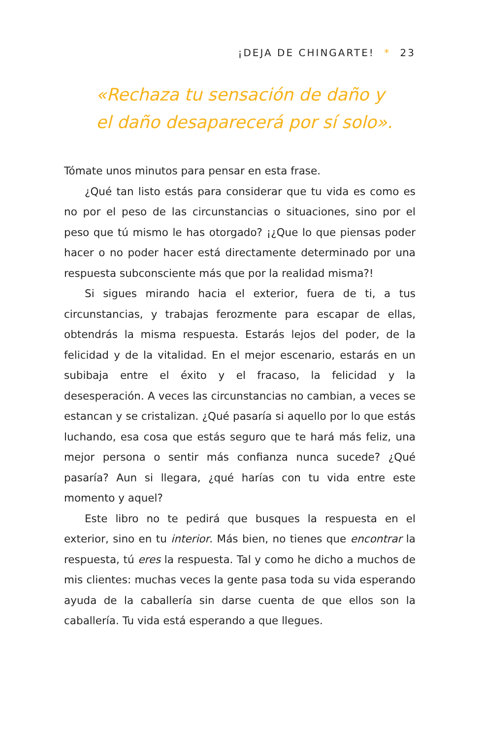¡DEJA DE CHINGARTE! * 23
«Rechaza tu sensación de daño y
el daño desaparecerá por sí solo».
Tómate unos minutos para pensar en esta frase.
¿Qué tan listo estás para considerar que tu vida es como es no por el peso de las circunstancias o situaciones, sino por el peso que tú mismo le has otorgado? ¡¿Que lo que piensas poder hacer o no poder hacer está directamente determinado por una respuesta subconsciente más que por la realidad misma?!
Si sigues mirando hacia el exterior, fuera de ti, a tus circunstancias, y trabajas ferozmente para escapar de ellas, obtendrás la misma respuesta. Estarás lejos del poder, de la felicidad y de la vitalidad. En el mejor escenario, estarás en un subibaja entre el éxito y el fracaso, la felicidad y la desesperación. A veces las circunstancias no cambian, a veces se estancan y se cristalizan. ¿Qué pasaría si aquello por lo que estás luchando, esa cosa que estás seguro que te hará más feliz, una mejor persona o sentir más confianza nunca sucede? ¿Qué pasaría? Aun si llegara, ¿qué harías con tu vida entre este momento y aquel?
Este libro no te pedirá que busques la respuesta en el exterior, sino en tu interior. Más bien, no tienes que encontrar la respuesta, tú eres la respuesta. Tal y como he dicho a muchos de mis clientes: muchas veces la gente pasa toda su vida esperando ayuda de la caballería sin darse cuenta de que ellos son la caballería. Tu vida está esperando a que llegues.